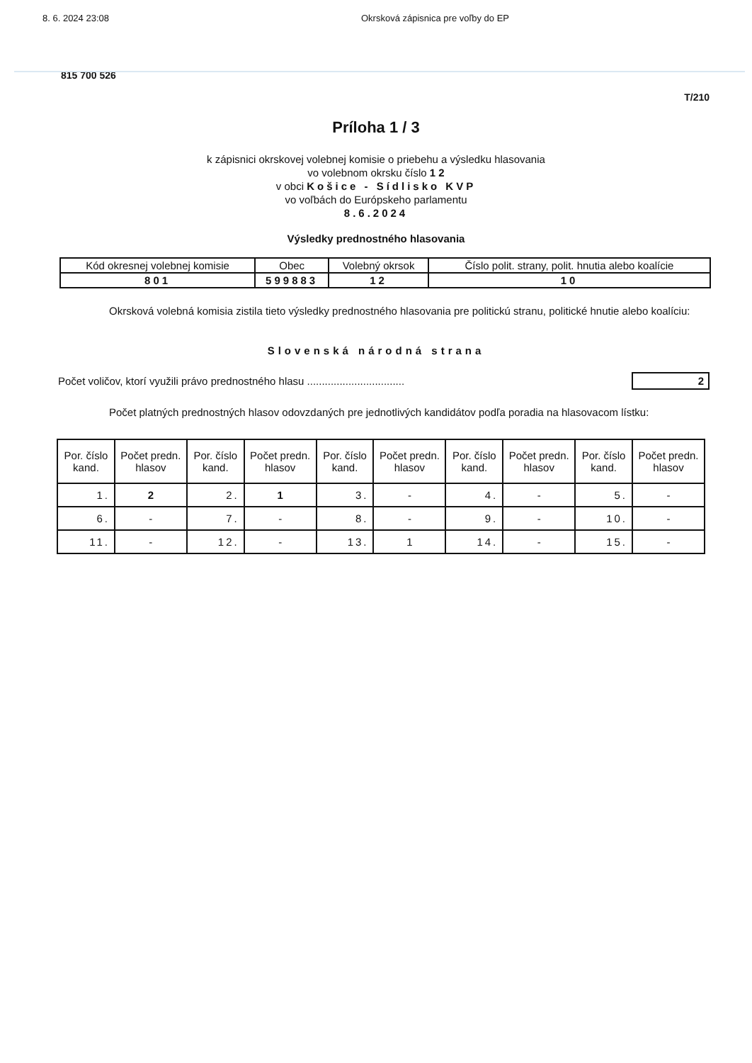8. 6. 2024 23:08 Okrsková zápisnica pre voľby do EP
815 700 526
T/210
Príloha 1 / 3
k zápisnici okrskovej volebnej komisie o priebehu a výsledku hlasovania
vo volebnom okrsku číslo 1 2
v obci Košice - Sídlisko KVP
vo voľbách do Európskeho parlamentu
8.6.2024
Výsledky prednostného hlasovania
| Kód okresnej volebnej komisie | Obec | Volebný okrsok | Číslo polit. strany, polit. hnutia alebo koalície |
| --- | --- | --- | --- |
| 801 | 599883 | 12 | 10 |
Okrsková volebná komisia zistila tieto výsledky prednostného hlasovania pre politickú stranu, politické hnutie alebo koalíciu:
Slovenská národná strana
Počet voličov, ktorí využili právo prednostného hlasu ................................. 2
Počet platných prednostných hlasov odovzdaných pre jednotlivých kandidátov podľa poradia na hlasovacom lístku:
| Por. číslo kand. | Počet predn. hlasov | Por. číslo kand. | Počet predn. hlasov | Por. číslo kand. | Počet predn. hlasov | Por. číslo kand. | Počet predn. hlasov | Por. číslo kand. | Počet predn. hlasov |
| --- | --- | --- | --- | --- | --- | --- | --- | --- | --- |
| 1. | 2 | 2. | 1 | 3. | - | 4. | - | 5. | - |
| 6. | - | 7. | - | 8. | - | 9. | - | 10. | - |
| 11. | - | 12. | - | 13. | 1 | 14. | - | 15. | - |